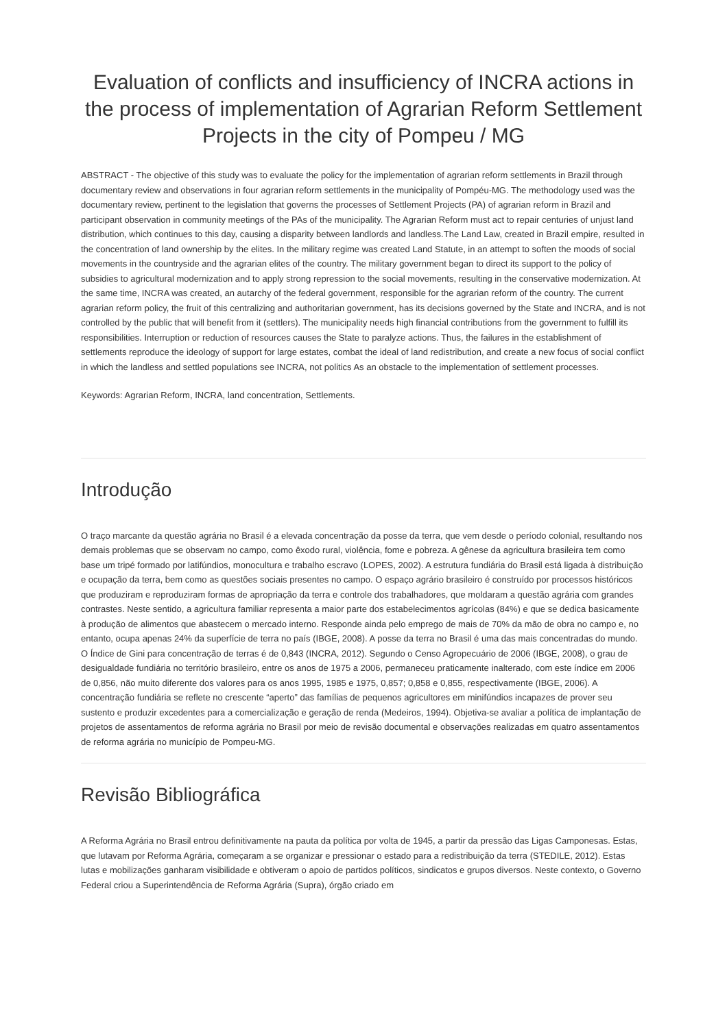Evaluation of conflicts and insufficiency of INCRA actions in the process of implementation of Agrarian Reform Settlement Projects in the city of Pompeu / MG
ABSTRACT - The objective of this study was to evaluate the policy for the implementation of agrarian reform settlements in Brazil through documentary review and observations in four agrarian reform settlements in the municipality of Pompéu-MG. The methodology used was the documentary review, pertinent to the legislation that governs the processes of Settlement Projects (PA) of agrarian reform in Brazil and participant observation in community meetings of the PAs of the municipality. The Agrarian Reform must act to repair centuries of unjust land distribution, which continues to this day, causing a disparity between landlords and landless.The Land Law, created in Brazil empire, resulted in the concentration of land ownership by the elites. In the military regime was created Land Statute, in an attempt to soften the moods of social movements in the countryside and the agrarian elites of the country. The military government began to direct its support to the policy of subsidies to agricultural modernization and to apply strong repression to the social movements, resulting in the conservative modernization. At the same time, INCRA was created, an autarchy of the federal government, responsible for the agrarian reform of the country. The current agrarian reform policy, the fruit of this centralizing and authoritarian government, has its decisions governed by the State and INCRA, and is not controlled by the public that will benefit from it (settlers). The municipality needs high financial contributions from the government to fulfill its responsibilities. Interruption or reduction of resources causes the State to paralyze actions. Thus, the failures in the establishment of settlements reproduce the ideology of support for large estates, combat the ideal of land redistribution, and create a new focus of social conflict in which the landless and settled populations see INCRA, not politics As an obstacle to the implementation of settlement processes.
Keywords: Agrarian Reform, INCRA, land concentration, Settlements.
Introdução
O traço marcante da questão agrária no Brasil é a elevada concentração da posse da terra, que vem desde o período colonial, resultando nos demais problemas que se observam no campo, como êxodo rural, violência, fome e pobreza. A gênese da agricultura brasileira tem como base um tripé formado por latifúndios, monocultura e trabalho escravo (LOPES, 2002). A estrutura fundiária do Brasil está ligada à distribuição e ocupação da terra, bem como as questões sociais presentes no campo. O espaço agrário brasileiro é construído por processos históricos que produziram e reproduziram formas de apropriação da terra e controle dos trabalhadores, que moldaram a questão agrária com grandes contrastes. Neste sentido, a agricultura familiar representa a maior parte dos estabelecimentos agrícolas (84%) e que se dedica basicamente à produção de alimentos que abastecem o mercado interno. Responde ainda pelo emprego de mais de 70% da mão de obra no campo e, no entanto, ocupa apenas 24% da superfície de terra no país (IBGE, 2008). A posse da terra no Brasil é uma das mais concentradas do mundo. O Índice de Gini para concentração de terras é de 0,843 (INCRA, 2012). Segundo o Censo Agropecuário de 2006 (IBGE, 2008), o grau de desigualdade fundiária no território brasileiro, entre os anos de 1975 a 2006, permaneceu praticamente inalterado, com este índice em 2006 de 0,856, não muito diferente dos valores para os anos 1995, 1985 e 1975, 0,857; 0,858 e 0,855, respectivamente (IBGE, 2006). A concentração fundiária se reflete no crescente “aperto” das famílias de pequenos agricultores em minifúndios incapazes de prover seu sustento e produzir excedentes para a comercialização e geração de renda (Medeiros, 1994). Objetiva-se avaliar a política de implantação de projetos de assentamentos de reforma agrária no Brasil por meio de revisão documental e observações realizadas em quatro assentamentos de reforma agrária no município de Pompeu-MG.
Revisão Bibliográfica
A Reforma Agrária no Brasil entrou definitivamente na pauta da política por volta de 1945, a partir da pressão das Ligas Camponesas. Estas, que lutavam por Reforma Agrária, começaram a se organizar e pressionar o estado para a redistribuição da terra (STEDILE, 2012). Estas lutas e mobilizações ganharam visibilidade e obtiveram o apoio de partidos políticos, sindicatos e grupos diversos. Neste contexto, o Governo Federal criou a Superintendência de Reforma Agrária (Supra), órgão criado em